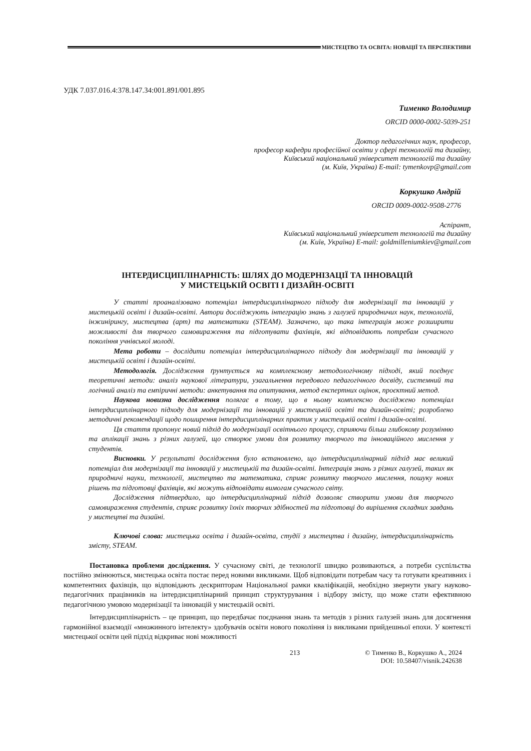МИСТЕЦТВО ТА ОСВІТА: НОВАЦІЇ ТА ПЕРСПЕКТИВИ
УДК 7.037.016.4:378.147.34:001.891/001.895
Тименко Володимир
ORCID 0000-0002-5039-251
Доктор педагогічних наук, професор,
професор кафедри професійної освіти у сфері технологій та дизайну,
Київський національний університет технологій та дизайну
(м. Київ, Україна) E-mail: tymenkovp@gmail.com
Коркушко Андрій
ORCID 0009-0002-9508-2776
Аспірант,
Київський національний університет технологій та дизайну
(м. Київ, Україна) E-mail: goldmilleniumkiev@gmail.com
ІНТЕРДИСЦИПЛІНАРНІСТЬ: ШЛЯХ ДО МОДЕРНІЗАЦІЇ ТА ІННОВАЦІЙ
У МИСТЕЦЬКІЙ ОСВІТІ І ДИЗАЙН-ОСВІТІ
У статті проаналізовано потенціал інтердисциплінарного підходу для модернізації та інновацій у мистецькій освіті і дизайн-освіті. Автори досліджують інтеграцію знань з галузей природничих наук, технологій, інжинірингу, мистецтва (арт) та математики (STEAM). Зазначено, що така інтеграція може розширити можливості для творчого самовираження та підготувати фахівців, які відповідають потребам сучасного покоління учнівської молоді.
Мета роботи – дослідити потенціал інтердисциплінарного підходу для модернізації та інновацій у мистецькій освіті і дизайн-освіті.
Методологія. Дослідження ґрунтується на комплексному методологічному підході, який поєднує теоретичні методи: аналіз наукової літератури, узагальнення передового педагогічного досвіду, системний та логічний аналіз та емпіричні методи: анкетування та опитування, метод експертних оцінок, проєктний метод.
Наукова новизна дослідження полягає в тому, що в ньому комплексно досліджено потенціал інтердисциплінарного підходу для модернізації та інновацій у мистецькій освіті та дизайн-освіті; розроблено методичні рекомендації щодо поширення інтердисциплінарних практик у мистецькій освіті і дизайн-освіті.
Ця стаття пропонує новий підхід до модернізації освітнього процесу, сприяючи більш глибокому розумінню та аплікації знань з різних галузей, що створює умови для розвитку творчого та інноваційного мислення у студентів.
Висновки. У результаті дослідження було встановлено, що інтердисциплінарний підхід має великий потенціал для модернізації та інновацій у мистецькій та дизайн-освіті. Інтеграція знань з різних галузей, таких як природничі науки, технології, мистецтво та математика, сприяє розвитку творчого мислення, пошуку нових рішень та підготовці фахівців, які можуть відповідати вимогам сучасного світу.
Дослідження підтвердило, що інтердисциплінарний підхід дозволяє створити умови для творчого самовираження студентів, сприяє розвитку їхніх творчих здібностей та підготовці до вирішення складних завдань у мистецтві та дизайні.
Ключові слова: мистецька освіта і дизайн-освіта, студії з мистецтва і дизайну, інтердисциплінарність змісту, STEAM.
Постановка проблеми дослідження. У сучасному світі, де технології швидко розвиваються, а потреби суспільства постійно змінюються, мистецька освіта постає перед новими викликами. Щоб відповідати потребам часу та готувати креативних і компетентних фахівців, що відповідають дескрипторам Національної рамки кваліфікацій, необхідно звернути увагу науково-педагогічних працівників на інтердисциплінарний принцип структурування і відбору змісту, що може стати ефективною педагогічною умовою модернізації та інновацій у мистецькій освіті.
Інтердисциплінарність – це принцип, що передбачає поєднання знань та методів з різних галузей знань для досягнення гармонійної взаємодії «множинного інтелекту» здобувачів освіти нового покоління із викликами прийдешньої епохи. У контексті мистецької освіти цей підхід відкриває нові можливості
213 © Тименко В., Коркушко А., 2024
DOI: 10.58407/visnik.242638